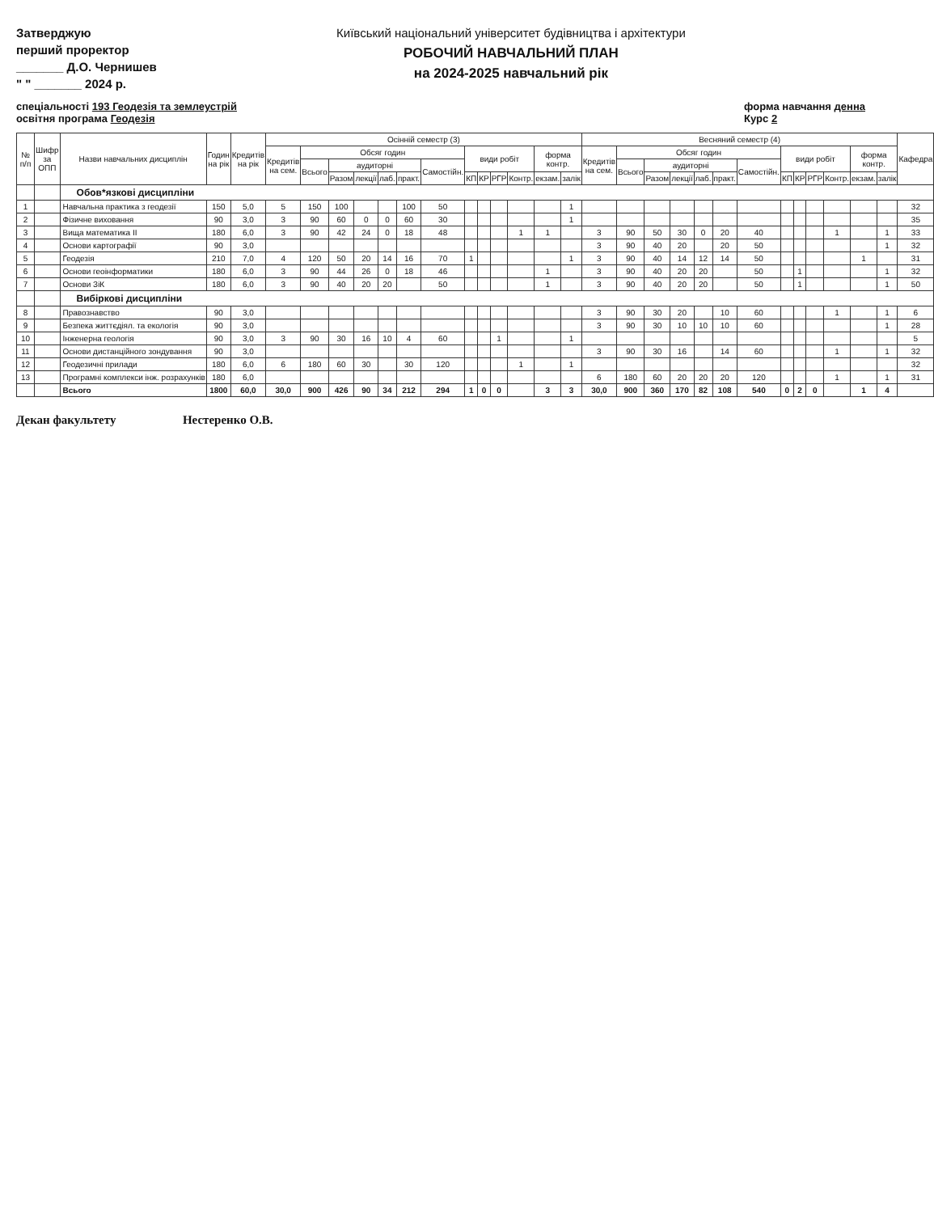Затверджую
перший проректор
_______ Д.О. Чернишев
" " _______ 2024 р.
Київський національний університет будівництва і архітектури
РОБОЧИЙ НАВЧАЛЬНИЙ ПЛАН
на 2024-2025 навчальний рік
спеціальності 193 Геодезія та землеустрій
освітня програма Геодезія
форма навчання денна
Курс 2
| № п/п | Шифр за ОПП | Назви навчальних дисциплін | Годин на рік | Кредитів на рік | Осінній семестр (3) | | | | | | | | | | | | | Весняний семестр (4) | | | | | | | | | | | | | Кафедра |
| --- | --- | --- | --- | --- | --- | --- | --- | --- | --- | --- | --- | --- | --- | --- | --- | --- | --- | --- | --- | --- | --- | --- | --- | --- | --- | --- | --- | --- | --- | --- | --- |
| | | | | | Кредитів на сем. | Обсяг годин | | | | | | види робіт | | | | форма контр. | | Кредитів на сем. | Обсяг годин | | | | | | види робіт | | | | форма контр. | | |
| | | | | | | Всього | аудиторні | | | | Самостійн. | | | | | | | | Всього | аудиторні | | | | Самостійн. | | | | | | | |
| | | | | | | | Разом | лекції | лаб. | практ. | | КП | КР | РГР | Контр. | екзам. | залік | | | Разом | лекції | лаб. | практ. | | КП | КР | РГР | Контр. | екзам. | залік | |
| | | Обов*язкові дисципліни | | | | | | | | | | | | | | | | | | | | | | | | | | | | | |
| 1 | | Навчальна практика з геодезії | 150 | 5,0 | 5 | 150 | 100 | | | 100 | 50 | | | | | | 1 | | | | | | | | | | | | | | 32 |
| 2 | | Фізичне виховання | 90 | 3,0 | 3 | 90 | 60 | 0 | 0 | 60 | 30 | | | | | | 1 | | | | | | | | | | | | | | 35 |
| 3 | | Вища математика ІІ | 180 | 6,0 | 3 | 90 | 42 | 24 | 0 | 18 | 48 | | | | 1 | 1 | | 3 | 90 | 50 | 30 | 0 | 20 | 40 | | | | 1 | | 1 | 33 |
| 4 | | Основи картографії | 90 | 3,0 | | | | | | | | | | | | | | 3 | 90 | 40 | 20 | | 20 | 50 | | | | | | 1 | 32 |
| 5 | | Геодезія | 210 | 7,0 | 4 | 120 | 50 | 20 | 14 | 16 | 70 | 1 | | | | | 1 | 3 | 90 | 40 | 14 | 12 | 14 | 50 | | | | | 1 | | 31 |
| 6 | | Основи геоінформатики | 180 | 6,0 | 3 | 90 | 44 | 26 | 0 | 18 | 46 | | | | | 1 | | 3 | 90 | 40 | 20 | 20 | | 50 | | 1 | | | | 1 | 32 |
| 7 | | Основи ЗіК | 180 | 6,0 | 3 | 90 | 40 | 20 | 20 | | 50 | | | | | 1 | | 3 | 90 | 40 | 20 | 20 | | 50 | | 1 | | | | 1 | 50 |
| | | Вибіркові дисципліни | | | | | | | | | | | | | | | | | | | | | | | | | | | | | |
| 8 | | Правознавство | 90 | 3,0 | | | | | | | | | | | | | | 3 | 90 | 30 | 20 | | 10 | 60 | | | | 1 | | 1 | 6 |
| 9 | | Безпека життєдіял. та екологія | 90 | 3,0 | | | | | | | | | | | | | | 3 | 90 | 30 | 10 | 10 | 10 | 60 | | | | | | 1 | 28 |
| 10 | | Інженерна геологія | 90 | 3,0 | 3 | 90 | 30 | 16 | 10 | 4 | 60 | | | 1 | | | 1 | | | | | | | | | | | | | | 5 |
| 11 | | Основи дистанційного зондування | 90 | 3,0 | | | | | | | | | | | | | | 3 | 90 | 30 | 16 | | 14 | 60 | | | | 1 | | 1 | 32 |
| 12 | | Геодезичні прилади | 180 | 6,0 | 6 | 180 | 60 | 30 | | 30 | 120 | | | | 1 | | 1 | | | | | | | | | | | | | | 32 |
| 13 | | Програмні комплекси інж. розрахунків | 180 | 6,0 | | | | | | | | | | | | | | 6 | 180 | 60 | 20 | 20 | 20 | 120 | | | | 1 | | 1 | 31 |
| | | Всього | 1800 | 60,0 | 30,0 | 900 | 426 | 90 | 34 | 212 | 294 | 1 | 0 | 0 | | 3 | 3 | 30,0 | 900 | 360 | 170 | 82 | 108 | 540 | 0 | 2 | 0 | | 1 | 4 | |
Декан факультету Нестеренко О.В.